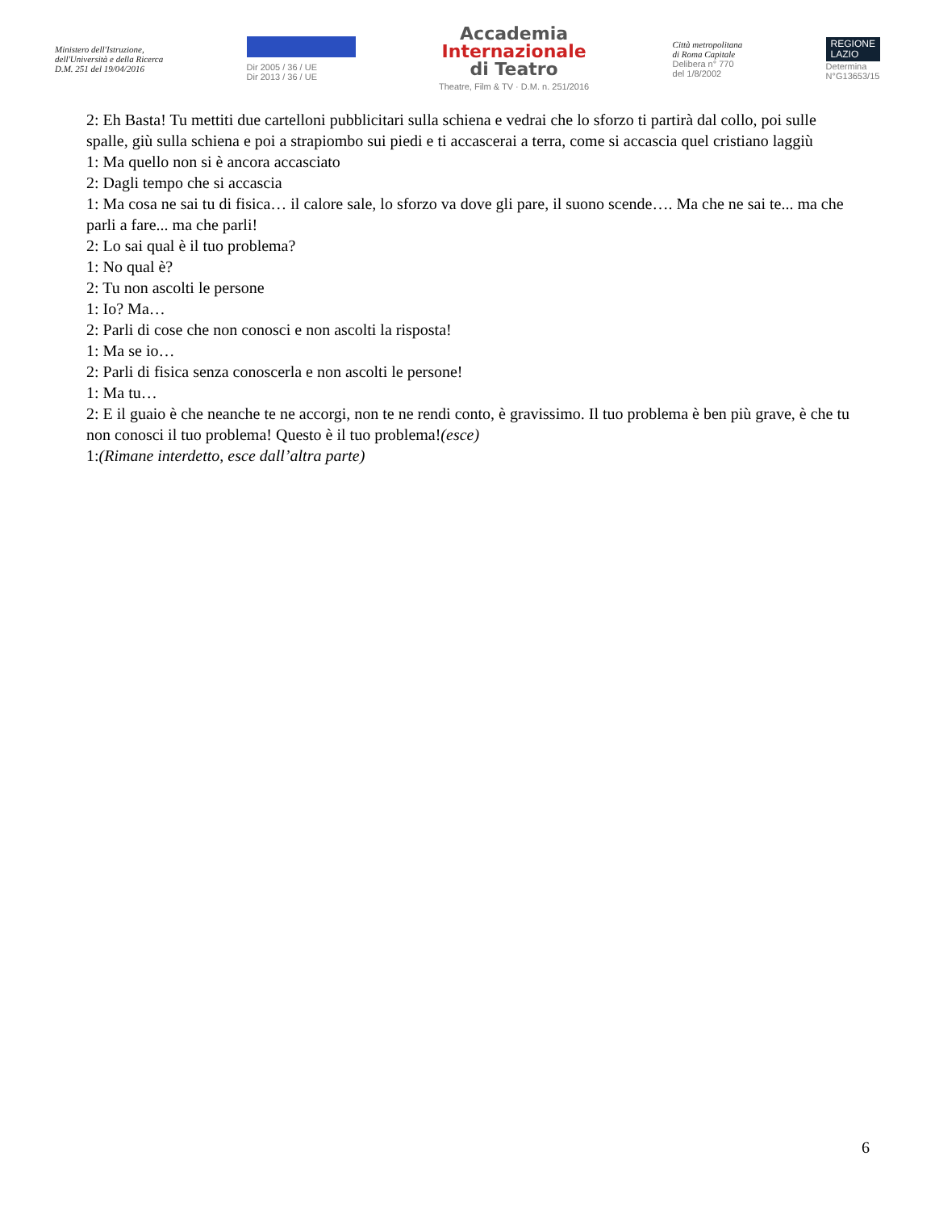Ministero dell'Istruzione,
dell'Università e della Ricerca
D.M. 251 del 19/04/2016
Dir 2005 / 36 / UE
Dir 2013 / 36 / UE
Accademia
Internazionale
di Teatro
Theatre, Film & TV · D.M. n. 251/2016
Città metropolitana
di Roma Capitale
Delibera n° 770
del 1/8/2002
REGIONE
LAZIO
Determina
N°G13653/15
2: Eh Basta! Tu mettiti due cartelloni pubblicitari sulla schiena e vedrai che lo sforzo ti partirà dal collo, poi sulle spalle, giù sulla schiena e poi a strapiombo sui piedi e ti accascerai a terra, come si accascia quel cristiano laggiù
1: Ma quello non si è ancora accasciato
2: Dagli tempo che si accascia
1: Ma cosa ne sai tu di fisica… il calore sale, lo sforzo va dove gli pare, il suono scende…. Ma che ne sai te... ma che parli a fare... ma che parli!
2: Lo sai qual è il tuo problema?
1: No qual è?
2: Tu non ascolti le persone
1: Io? Ma…
2: Parli di cose che non conosci e non ascolti la risposta!
1: Ma se io…
2: Parli di fisica senza conoscerla e non ascolti le persone!
1: Ma tu…
2: E il guaio è che neanche te ne accorgi, non te ne rendi conto, è gravissimo. Il tuo problema è ben più grave, è che tu non conosci il tuo problema! Questo è il tuo problema!(esce)
1:(Rimane interdetto, esce dall’altra parte)
6